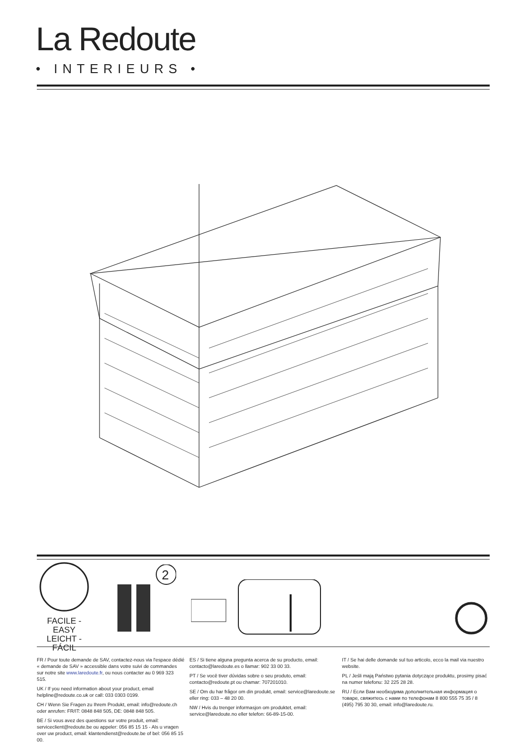La Redoute
• INTERIEURS •
FACILE - EASY
LEICHT - FÁCIL
2
FR / Pour toute demande de SAV, contactez-nous via l'espace dédié « demande de SAV » accessible dans votre suivi de commandes sur notre site www.laredoute.fr, ou nous contacter au 0 969 323 515.
UK / If you need information about your product, email helpline@redoute.co.uk or call: 033 0303 0199.
CH / Wenn Sie Fragen zu Ihrem Produkt, email: info@redoute.ch oder anrufen: FR/IT: 0848 848 505, DE: 0848 848 505.
BE / Si vous avez des questions sur votre produit, email: serviceclient@redoute.be ou appeler: 056 85 15 15 - Als u vragen over uw product, email: klantendienst@redoute.be of bel: 056 85 15 00.
ES / Si tiene alguna pregunta acerca de su producto, email: contacto@laredoute.es o llamar: 902 33 00 33.
PT / Se você tiver dúvidas sobre o seu produto, email: contacto@redoute.pt ou chamar: 707201010.
SE / Om du har frågor om din produkt, email: service@laredoute.se eller ring: 033 – 48 20 00.
NW / Hvis du trenger informasjon om produktet, email: service@laredoute.no eller telefon: 66-89-15-00.
IT / Se hai delle domande sul tuo articolo, ecco la mail via nuestro website.
PL / Jeśli mają Państwo pytania dotyczące produktu, prosimy pisać na numer telefonu: 32 225 28 28.
RU / Если Вам необходима дополнительная информация о товаре, свяжитесь с нами по телефонам 8 800 555 75 35 / 8 (495) 795 30 30, email: info@laredoute.ru.